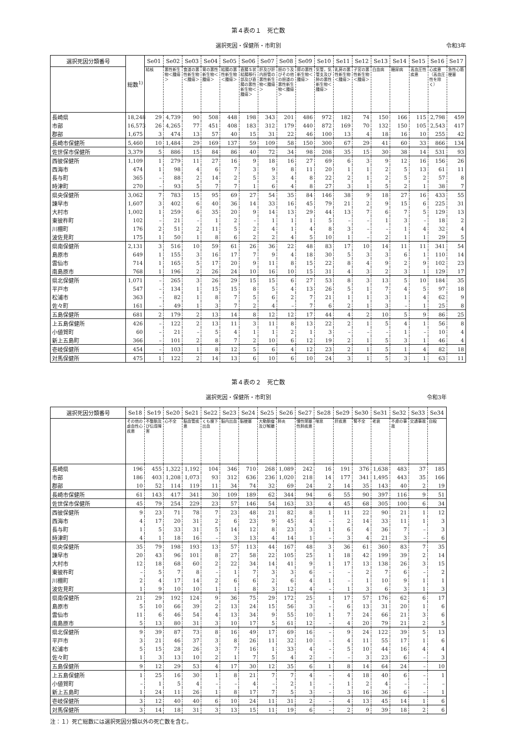第４表の１　死亡数
選択死因・保健所・市町別 令和3年
| 選択死因分類番号 | 総数<sup>1)</sup> | Se01 | Se02 | Se03 | Se04 | Se05 | Se06 | Se07 | Se08 | Se09 | Se10 | Se11 | Se12 | Se13 | Se14 | Se15 | Se16 | Se17 |
| --- | --- | --- | --- | --- | --- | --- | --- | --- | --- | --- | --- | --- | --- | --- | --- | --- | --- | --- |
| | | 結核 | 悪性新生物＜腫瘍＞ | 食道の悪性新生物＜腫瘍＞ | 胃の悪性新生物＜腫瘍＞ | 結腸の悪性新生物＜腫瘍＞ | 直腸Ｓ状結腸移行部及び直腸の悪性新生物＜腫瘍＞ | 肝及び肝内胆管の悪性新生物＜腫瘍＞ | 胆のう及びその他の胆道の悪性新生物＜腫瘍＞ | 膵の悪性新生物＜腫瘍＞ | 気管，気管支及び肺の悪性新生物＜腫瘍＞ | 乳房の悪性新生物＜腫瘍＞ | 子宮の悪性新生物＜腫瘍＞ | 白血病 | 糖尿病 | 高血圧性疾患 | 心疾患（高血圧性を除く） | 急性心筋梗塞 |
| 長崎県 | 18,248 | 29 | 4,739 | 90 | 508 | 448 | 198 | 343 | 201 | 486 | 972 | 182 | 74 | 150 | 166 | 115 | 2,798 | 459 |
| 市部 | 16,573 | 26 | 4,265 | 77 | 451 | 408 | 183 | 312 | 179 | 440 | 872 | 169 | 70 | 132 | 150 | 105 | 2,543 | 417 |
| 郡部 | 1,675 | 3 | 474 | 13 | 57 | 40 | 15 | 31 | 22 | 46 | 100 | 13 | 4 | 18 | 16 | 10 | 255 | 42 |
| 長崎市保健所 | 5,460 | 10 | 1,484 | 29 | 169 | 137 | 59 | 109 | 58 | 150 | 300 | 67 | 29 | 41 | 60 | 33 | 866 | 134 |
| 佐世保市保健所 | 3,379 | 5 | 886 | 15 | 84 | 86 | 40 | 72 | 34 | 98 | 208 | 35 | 15 | 30 | 38 | 14 | 531 | 93 |
| 西彼保健所 | 1,109 | 1 | 279 | 11 | 27 | 16 | 9 | 18 | 16 | 27 | 69 | 6 | 3 | 9 | 12 | 16 | 156 | 26 |
| 西海市 | 474 | 1 | 98 | 4 | 6 | 7 | 3 | 9 | 8 | 11 | 20 | 1 | 1 | 2 | 5 | 13 | 61 | 11 |
| 長与町 | 365 | – | 88 | 2 | 14 | 2 | 5 | 3 | 4 | 8 | 22 | 2 | 1 | 2 | 5 | 2 | 57 | 8 |
| 時津町 | 270 | – | 93 | 5 | 7 | 7 | 1 | 6 | 4 | 8 | 27 | 3 | 1 | 5 | 2 | 1 | 38 | 7 |
| 県央保健所 | 3,062 | 7 | 783 | 15 | 95 | 69 | 27 | 54 | 35 | 84 | 146 | 38 | 9 | 18 | 27 | 16 | 433 | 55 |
| 諫早市 | 1,607 | 3 | 402 | 6 | 40 | 36 | 14 | 33 | 16 | 45 | 79 | 21 | 2 | 9 | 15 | 6 | 225 | 31 |
| 大村市 | 1,002 | 1 | 259 | 6 | 35 | 20 | 9 | 14 | 13 | 29 | 44 | 13 | 7 | 6 | 7 | 5 | 129 | 13 |
| 東彼杵町 | 102 | – | 21 | – | 1 | 2 | – | 1 | 1 | 1 | 5 | – | – | 1 | 3 | – | 18 | 2 |
| 川棚町 | 176 | 2 | 51 | 2 | 11 | 5 | 2 | 4 | 1 | 4 | 8 | 3 | – | – | 1 | 4 | 32 | 4 |
| 波佐見町 | 175 | 1 | 50 | 1 | 8 | 6 | 2 | 2 | 4 | 5 | 10 | 1 | – | 2 | 1 | 1 | 29 | 5 |
| 県南保健所 | 2,131 | 3 | 516 | 10 | 59 | 61 | 26 | 36 | 22 | 48 | 83 | 17 | 10 | 14 | 11 | 11 | 341 | 54 |
| 島原市 | 649 | 1 | 155 | 3 | 16 | 17 | 7 | 9 | 4 | 18 | 30 | 5 | 3 | 3 | 6 | 1 | 110 | 14 |
| 雲仙市 | 714 | 1 | 165 | 5 | 17 | 20 | 9 | 11 | 8 | 15 | 22 | 8 | 4 | 9 | 2 | 9 | 102 | 23 |
| 南島原市 | 768 | 1 | 196 | 2 | 26 | 24 | 10 | 16 | 10 | 15 | 31 | 4 | 3 | 2 | 3 | 1 | 129 | 17 |
| 県北保健所 | 1,071 | – | 265 | 3 | 26 | 29 | 15 | 15 | 6 | 27 | 53 | 8 | 3 | 13 | 5 | 10 | 184 | 35 |
| 平戸市 | 547 | – | 134 | 1 | 15 | 15 | 8 | 5 | 4 | 13 | 26 | 5 | 1 | 7 | 4 | 5 | 97 | 18 |
| 松浦市 | 363 | – | 82 | 1 | 8 | 7 | 5 | 6 | 2 | 7 | 21 | 1 | 1 | 3 | 1 | 4 | 62 | 9 |
| 佐々町 | 161 | – | 49 | 1 | 3 | 7 | 2 | 4 | – | 7 | 6 | 2 | 1 | 3 | – | 1 | 25 | 8 |
| 五島保健所 | 681 | 2 | 179 | 2 | 13 | 14 | 8 | 12 | 12 | 17 | 44 | 4 | 2 | 10 | 5 | 9 | 86 | 25 |
| 上五島保健所 | 426 | – | 122 | 2 | 13 | 11 | 3 | 11 | 8 | 13 | 22 | 2 | 1 | 5 | 4 | 1 | 56 | 8 |
| 小値賀町 | 60 | – | 21 | – | 5 | 4 | 1 | 1 | 2 | 1 | 3 | – | – | – | 1 | – | 10 | 4 |
| 新上五島町 | 366 | – | 101 | 2 | 8 | 7 | 2 | 10 | 6 | 12 | 19 | 2 | 1 | 5 | 3 | 1 | 46 | 4 |
| 壱岐保健所 | 454 | – | 103 | 1 | 8 | 12 | 5 | 6 | 4 | 12 | 23 | 2 | 1 | 5 | 1 | 4 | 82 | 18 |
| 対馬保健所 | 475 | 1 | 122 | 2 | 14 | 13 | 6 | 10 | 6 | 10 | 24 | 3 | 1 | 5 | 3 | 1 | 63 | 11 |
第４表の２　死亡数
選択死因・保健所・市町別 令和3年
| 選択死因分類番号 | Se18 | Se19 | Se20 | Se21 | Se22 | Se23 | Se24 | Se25 | Se26 | Se27 | Se28 | Se29 | Se30 | Se31 | Se32 | Se33 | Se34 |
| --- | --- | --- | --- | --- | --- | --- | --- | --- | --- | --- | --- | --- | --- | --- | --- | --- | --- |
| | その他の虚血性心疾患 | 不整脈及び伝導障害 | 心不全 | 脳血管疾患 | くも膜下出血 | 脳内出血 | 脳梗塞 | 大動脈瘤及び解離 | 肺炎 | 慢性閉塞性肺疾患 | 喘息 | 肝疾患 | 腎不全 | 老衰 | 不慮の事故 | 交通事故 | 自殺 |
| 長崎県 | 196 | 455 | 1,322 | 1,192 | 104 | 346 | 710 | 268 | 1,089 | 242 | 16 | 191 | 376 | 1,638 | 483 | 37 | 185 |
| 市部 | 186 | 403 | 1,208 | 1,073 | 93 | 312 | 636 | 236 | 1,020 | 218 | 14 | 177 | 341 | 1,495 | 443 | 35 | 166 |
| 郡部 | 10 | 52 | 114 | 119 | 11 | 34 | 74 | 32 | 69 | 24 | 2 | 14 | 35 | 143 | 40 | 2 | 19 |
| 長崎市保健所 | 61 | 143 | 417 | 341 | 30 | 109 | 189 | 62 | 344 | 94 | 6 | 55 | 90 | 397 | 116 | 9 | 51 |
| 佐世保市保健所 | 45 | 79 | 254 | 229 | 23 | 57 | 146 | 54 | 163 | 33 | 4 | 45 | 68 | 305 | 100 | 6 | 34 |
| 西彼保健所 | 9 | 23 | 71 | 78 | 7 | 23 | 48 | 21 | 82 | 8 | 1 | 11 | 22 | 90 | 21 | 1 | 12 |
| 西海市 | 4 | 17 | 20 | 31 | 2 | 6 | 23 | 9 | 45 | 4 | – | 2 | 14 | 33 | 11 | 1 | 3 |
| 長与町 | 1 | 5 | 33 | 31 | 5 | 14 | 12 | 8 | 23 | 3 | 1 | 6 | 4 | 36 | 7 | – | 3 |
| 時津町 | 4 | 1 | 18 | 16 | – | 3 | 13 | 4 | 14 | 1 | – | 3 | 4 | 21 | 3 | – | 6 |
| 県央保健所 | 35 | 79 | 198 | 193 | 13 | 57 | 113 | 44 | 167 | 48 | 3 | 36 | 61 | 360 | 83 | 7 | 35 |
| 諫早市 | 20 | 43 | 96 | 101 | 8 | 27 | 58 | 22 | 105 | 25 | 1 | 18 | 42 | 199 | 39 | 2 | 14 |
| 大村市 | 12 | 18 | 68 | 60 | 2 | 22 | 34 | 14 | 41 | 9 | 1 | 17 | 13 | 138 | 26 | 3 | 15 |
| 東彼杵町 | – | 5 | 7 | 8 | – | 1 | 7 | 3 | 3 | 6 | – | – | 2 | 7 | 6 | – | 2 |
| 川棚町 | 2 | 4 | 17 | 14 | 2 | 6 | 6 | 2 | 6 | 4 | 1 | – | 1 | 10 | 9 | 1 | 1 |
| 波佐見町 | 1 | 9 | 10 | 10 | 1 | 1 | 8 | 3 | 12 | 4 | – | 1 | 3 | 6 | 3 | 1 | 3 |
| 県南保健所 | 21 | 29 | 192 | 124 | 9 | 36 | 75 | 29 | 172 | 25 | 1 | 17 | 57 | 176 | 62 | 6 | 17 |
| 島原市 | 5 | 10 | 66 | 39 | 2 | 13 | 24 | 15 | 56 | 3 | – | 6 | 13 | 31 | 20 | 1 | 6 |
| 雲仙市 | 11 | 6 | 46 | 54 | 4 | 13 | 34 | 9 | 55 | 10 | 1 | 7 | 24 | 66 | 21 | 3 | 6 |
| 南島原市 | 5 | 13 | 80 | 31 | 3 | 10 | 17 | 5 | 61 | 12 | – | 4 | 20 | 79 | 21 | 2 | 5 |
| 県北保健所 | 9 | 39 | 87 | 73 | 8 | 16 | 49 | 17 | 69 | 16 | – | 9 | 24 | 122 | 39 | 5 | 13 |
| 平戸市 | 3 | 21 | 46 | 37 | 3 | 8 | 26 | 11 | 32 | 10 | – | 4 | 11 | 55 | 17 | 1 | 6 |
| 松浦市 | 5 | 15 | 28 | 26 | 3 | 7 | 16 | 1 | 33 | 4 | – | 5 | 10 | 44 | 16 | 4 | 4 |
| 佐々町 | 1 | 3 | 13 | 10 | 2 | 1 | 7 | 5 | 4 | 2 | – | – | 3 | 23 | 6 | – | 3 |
| 五島保健所 | 9 | 12 | 29 | 53 | 4 | 17 | 30 | 12 | 35 | 6 | 1 | 8 | 14 | 64 | 24 | – | 10 |
| 上五島保健所 | 1 | 25 | 16 | 30 | 1 | 8 | 21 | 7 | 7 | 4 | – | 4 | 18 | 40 | 6 | – | 1 |
| 小値賀町 | – | 1 | 5 | 4 | – | – | 4 | – | 2 | 1 | – | 1 | 2 | 4 | – | – | – |
| 新上五島町 | 1 | 24 | 11 | 26 | 1 | 8 | 17 | 7 | 5 | 3 | – | 3 | 16 | 36 | 6 | – | 1 |
| 壱岐保健所 | 3 | 12 | 40 | 40 | 6 | 10 | 24 | 11 | 31 | 2 | – | 4 | 13 | 45 | 14 | 1 | 6 |
| 対馬保健所 | 3 | 14 | 18 | 31 | 3 | 13 | 15 | 11 | 19 | 6 | – | 2 | 9 | 39 | 18 | 2 | 6 |
注：１）死亡総数には選択死因分類以外の死亡数を含む。